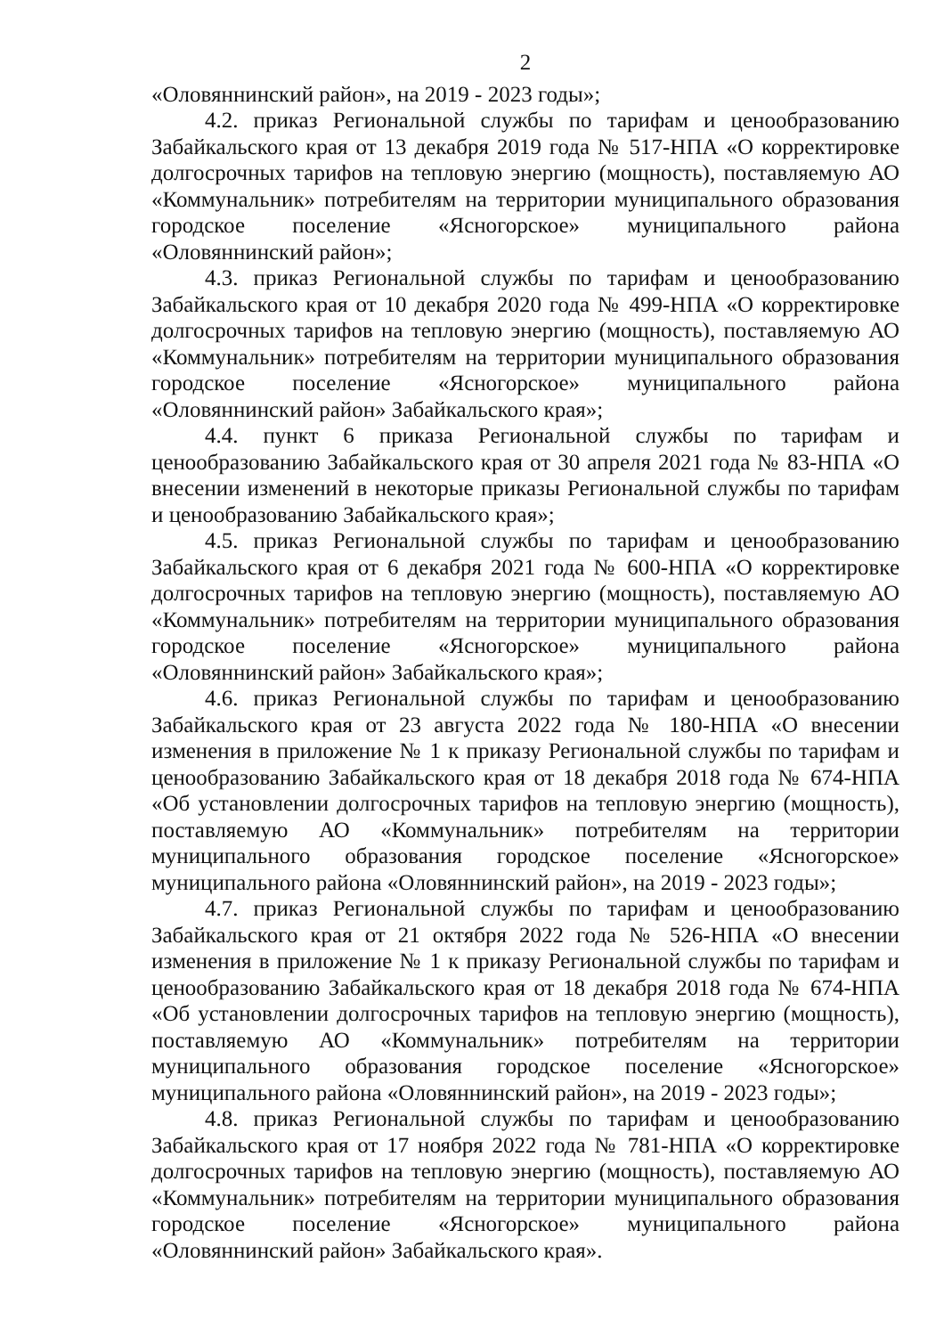2
«Оловяннинский район», на 2019 - 2023 годы»;
4.2. приказ Региональной службы по тарифам и ценообразованию Забайкальского края от 13 декабря 2019 года № 517-НПА «О корректировке долгосрочных тарифов на тепловую энергию (мощность), поставляемую АО «Коммунальник» потребителям на территории муниципального образования городское поселение «Ясногорское» муниципального района «Оловяннинский район»;
4.3. приказ Региональной службы по тарифам и ценообразованию Забайкальского края от 10 декабря 2020 года № 499-НПА «О корректировке долгосрочных тарифов на тепловую энергию (мощность), поставляемую АО «Коммунальник» потребителям на территории муниципального образования городское поселение «Ясногорское» муниципального района «Оловяннинский район» Забайкальского края»;
4.4. пункт 6 приказа Региональной службы по тарифам и ценообразованию Забайкальского края от 30 апреля 2021 года № 83-НПА «О внесении изменений в некоторые приказы Региональной службы по тарифам и ценообразованию Забайкальского края»;
4.5. приказ Региональной службы по тарифам и ценообразованию Забайкальского края от 6 декабря 2021 года № 600-НПА «О корректировке долгосрочных тарифов на тепловую энергию (мощность), поставляемую АО «Коммунальник» потребителям на территории муниципального образования городское поселение «Ясногорское» муниципального района «Оловяннинский район» Забайкальского края»;
4.6. приказ Региональной службы по тарифам и ценообразованию Забайкальского края от 23 августа 2022 года № 180-НПА «О внесении изменения в приложение № 1 к приказу Региональной службы по тарифам и ценообразованию Забайкальского края от 18 декабря 2018 года № 674-НПА «Об установлении долгосрочных тарифов на тепловую энергию (мощность), поставляемую АО «Коммунальник» потребителям на территории муниципального образования городское поселение «Ясногорское» муниципального района «Оловяннинский район», на 2019 - 2023 годы»;
4.7. приказ Региональной службы по тарифам и ценообразованию Забайкальского края от 21 октября 2022 года № 526-НПА «О внесении изменения в приложение № 1 к приказу Региональной службы по тарифам и ценообразованию Забайкальского края от 18 декабря 2018 года № 674-НПА «Об установлении долгосрочных тарифов на тепловую энергию (мощность), поставляемую АО «Коммунальник» потребителям на территории муниципального образования городское поселение «Ясногорское» муниципального района «Оловяннинский район», на 2019 - 2023 годы»;
4.8. приказ Региональной службы по тарифам и ценообразованию Забайкальского края от 17 ноября 2022 года № 781-НПА «О корректировке долгосрочных тарифов на тепловую энергию (мощность), поставляемую АО «Коммунальник» потребителям на территории муниципального образования городское поселение «Ясногорское» муниципального района «Оловяннинский район» Забайкальского края».